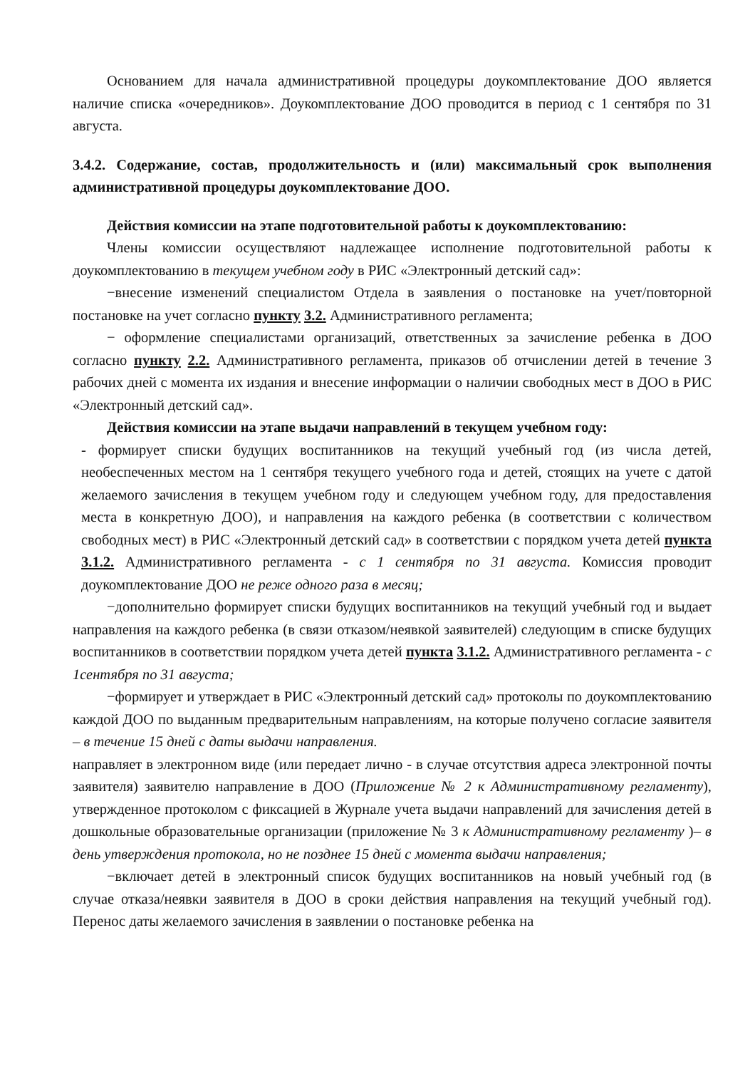Основанием для начала административной процедуры доукомплектование ДОО является наличие списка «очередников». Доукомплектование ДОО проводится в период с 1 сентября по 31 августа.
3.4.2. Содержание, состав, продолжительность и (или) максимальный срок выполнения административной процедуры доукомплектование ДОО.
Действия комиссии на этапе подготовительной работы к доукомплектованию:
Члены комиссии осуществляют надлежащее исполнение подготовительной работы к доукомплектованию в текущем учебном году в РИС «Электронный детский сад»:
−внесение изменений специалистом Отдела в заявления о постановке на учет/повторной постановке на учет согласно пункту 3.2. Административного регламента;
− оформление специалистами организаций, ответственных за зачисление ребенка в ДОО согласно пункту 2.2. Административного регламента, приказов об отчислении детей в течение 3 рабочих дней с момента их издания и внесение информации о наличии свободных мест в ДОО в РИС «Электронный детский сад».
Действия комиссии на этапе выдачи направлений в текущем учебном году:
- формирует списки будущих воспитанников на текущий учебный год (из числа детей, необеспеченных местом на 1 сентября текущего учебного года и детей, стоящих на учете с датой желаемого зачисления в текущем учебном году и следующем учебном году, для предоставления места в конкретную ДОО), и направления на каждого ребенка (в соответствии с количеством свободных мест) в РИС «Электронный детский сад» в соответствии с порядком учета детей пункта 3.1.2. Административного регламента - с 1 сентября по 31 августа. Комиссия проводит доукомплектование ДОО не реже одного раза в месяц;
−дополнительно формирует списки будущих воспитанников на текущий учебный год и выдает направления на каждого ребенка (в связи отказом/неявкой заявителей) следующим в списке будущих воспитанников в соответствии порядком учета детей пункта 3.1.2. Административного регламента - с 1сентября по 31 августа;
−формирует и утверждает в РИС «Электронный детский сад» протоколы по доукомплектованию каждой ДОО по выданным предварительным направлениям, на которые получено согласие заявителя – в течение 15 дней с даты выдачи направления.
направляет в электронном виде (или передает лично - в случае отсутствия адреса электронной почты заявителя) заявителю направление в ДОО (Приложение № 2 к Административному регламенту), утвержденное протоколом с фиксацией в Журнале учета выдачи направлений для зачисления детей в дошкольные образовательные организации (приложение № 3 к Административному регламенту )– в день утверждения протокола, но не позднее 15 дней с момента выдачи направления;
−включает детей в электронный список будущих воспитанников на новый учебный год (в случае отказа/неявки заявителя в ДОО в сроки действия направления на текущий учебный год). Перенос даты желаемого зачисления в заявлении о постановке ребенка на